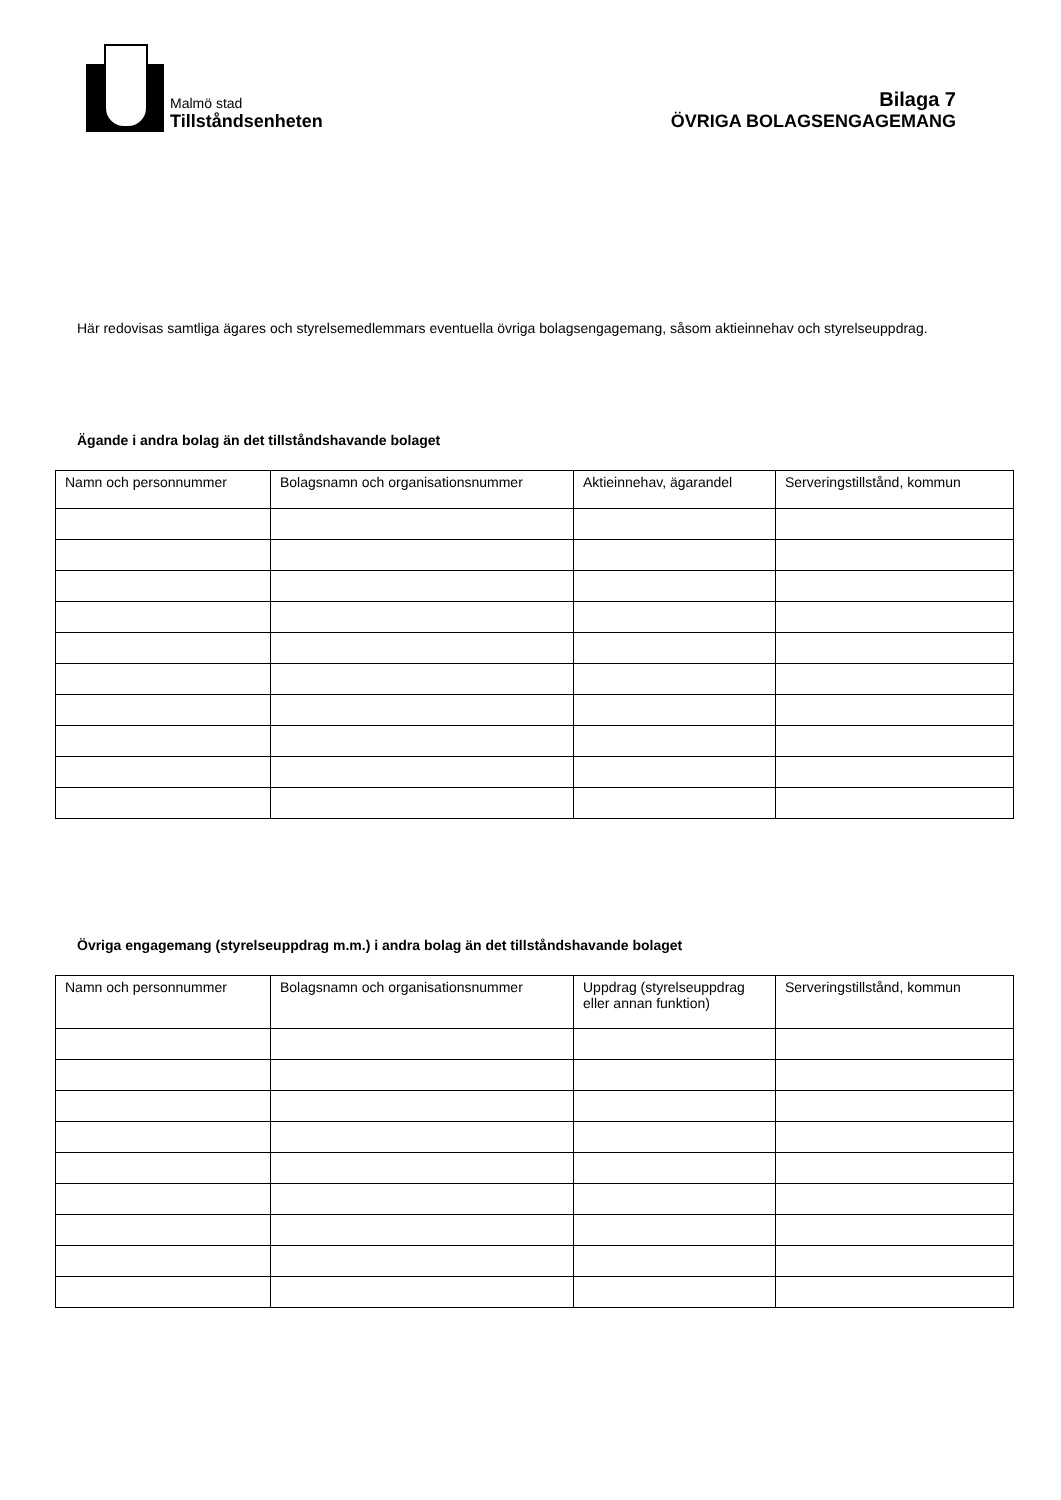Malmö stad
Tillståndsenheten
Bilaga 7
ÖVRIGA BOLAGSENGAGEMANG
Här redovisas samtliga ägares och styrelsemedlemmars eventuella övriga bolagsengagemang, såsom aktieinnehav och styrelseuppdrag.
Ägande i andra bolag än det tillståndshavande bolaget
| Namn och personnummer | Bolagsnamn och organisationsnummer | Aktieinnehav, ägarandel | Serveringstillstånd, kommun |
| --- | --- | --- | --- |
Övriga engagemang (styrelseuppdrag m.m.) i andra bolag än det tillståndshavande bolaget
| Namn och personnummer | Bolagsnamn och organisationsnummer | Uppdrag (styrelseuppdrag eller annan funktion) | Serveringstillstånd, kommun |
| --- | --- | --- | --- |